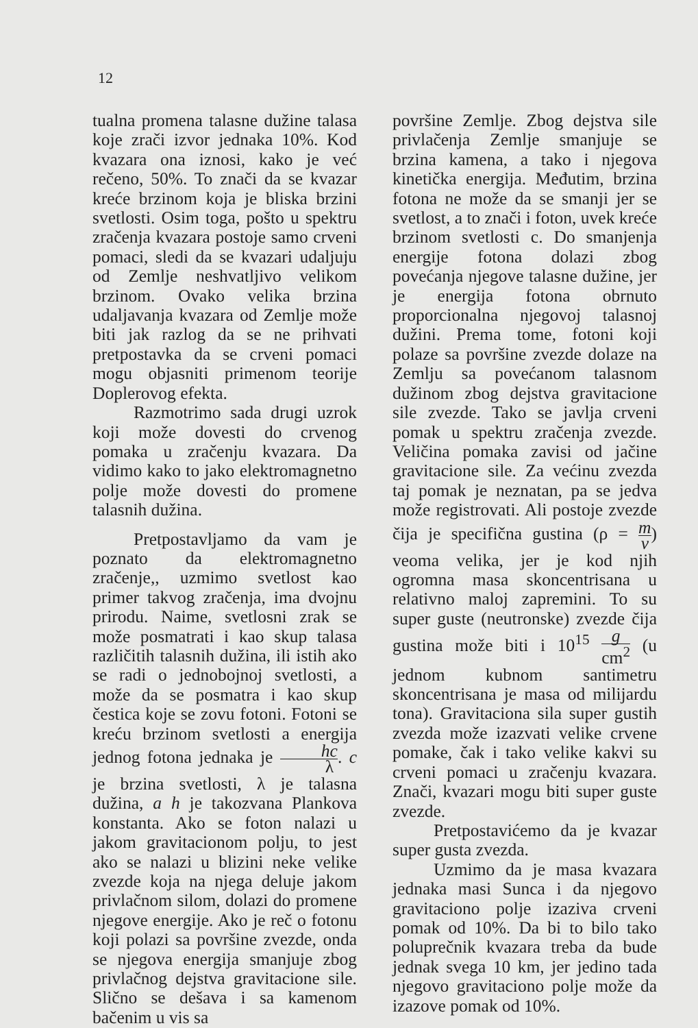12
tualna promena talasne dužine talasa koje zrači izvor jednaka 10%. Kod kvazara ona iznosi, kako je već rečeno, 50%. To znači da se kvazar kreće brzinom koja je bliska brzini svetlosti. Osim toga, pošto u spektru zračenja kvazara postoje samo crveni pomaci, sledi da se kvazari udaljuju od Zemlje neshvatljivo velikom brzinom. Ovako velika brzina udaljavanja kvazara od Zemlje može biti jak razlog da se ne prihvati pretpostavka da se crveni pomaci mogu objasniti primenom teorije Doplerovog efekta.
Razmotrimo sada drugi uzrok koji može dovesti do crvenog pomaka u zračenju kvazara. Da vidimo kako to jako elektromagnetno polje može dovesti do promene talasnih dužina.
Pretpostavljamo da vam je poznato da elektromagnetno zračenje,, uzmimo svetlost kao primer takvog zračenja, ima dvojnu prirodu. Naime, svetlosni zrak se može posmatrati i kao skup talasa različitih talasnih dužina, ili istih ako se radi o jednobojnoj svetlosti, a može da se posmatra i kao skup čestica koje se zovu fotoni. Fotoni se kreću brzinom svetlosti a energija jednog fotona jednaka je hc λ. c je brzina svetlosti, λ je talasna dužina, a h je takozvana Plankova konstanta. Ako se foton nalazi u jakom gravitacionom polju, to jest ako se nalazi u blizini neke velike zvezde koja na njega deluje jakom privlačnom silom, dolazi do promene njegove energije. Ako je reč o fotonu koji polazi sa površine zvezde, onda se njegova energija smanjuje zbog privlačnog dejstva gravitacione sile. Slično se dešava i sa kamenom bačenim u vis sa
površine Zemlje. Zbog dejstva sile privlačenja Zemlje smanjuje se brzina kamena, a tako i njegova kinetička energija. Međutim, brzina fotona ne može da se smanji jer se svetlost, a to znači i foton, uvek kreće brzinom svetlosti c. Do smanjenja energije fotona dolazi zbog povećanja njegove talasne dužine, jer je energija fotona obrnuto proporcionalna njegovoj talasnoj dužini. Prema tome, fotoni koji polaze sa površine zvezde dolaze na Zemlju sa povećanom talasnom dužinom zbog dejstva gravitacione sile zvezde. Tako se javlja crveni pomak u spektru zračenja zvezde. Veličina pomaka zavisi od jačine gravitacione sile. Za većinu zvezda taj pomak je neznatan, pa se jedva može registrovati. Ali postoje zvezde čija je specifična gustina (ρ = m v) veoma velika, jer je kod njih ogromna masa skoncentrisana u relativno maloj zapremini. To su super guste (neutronske) zvezde čija gustina može biti i 10<sup>15</sup> g cm<sup>2</sup> (u jednom kubnom santimetru skoncentrisana je masa od milijardu tona). Gravitaciona sila super gustih zvezda može izazvati velike crvene pomake, čak i tako velike kakvi su crveni pomaci u zračenju kvazara. Znači, kvazari mogu biti super guste zvezde.
Pretpostavićemo da je kvazar super gusta zvezda.
Uzmimo da je masa kvazara jednaka masi Sunca i da njegovo gravitaciono polje izaziva crveni pomak od 10%. Da bi to bilo tako poluprečnik kvazara treba da bude jednak svega 10 km, jer jedino tada njegovo gravitaciono polje može da izazove pomak od 10%.